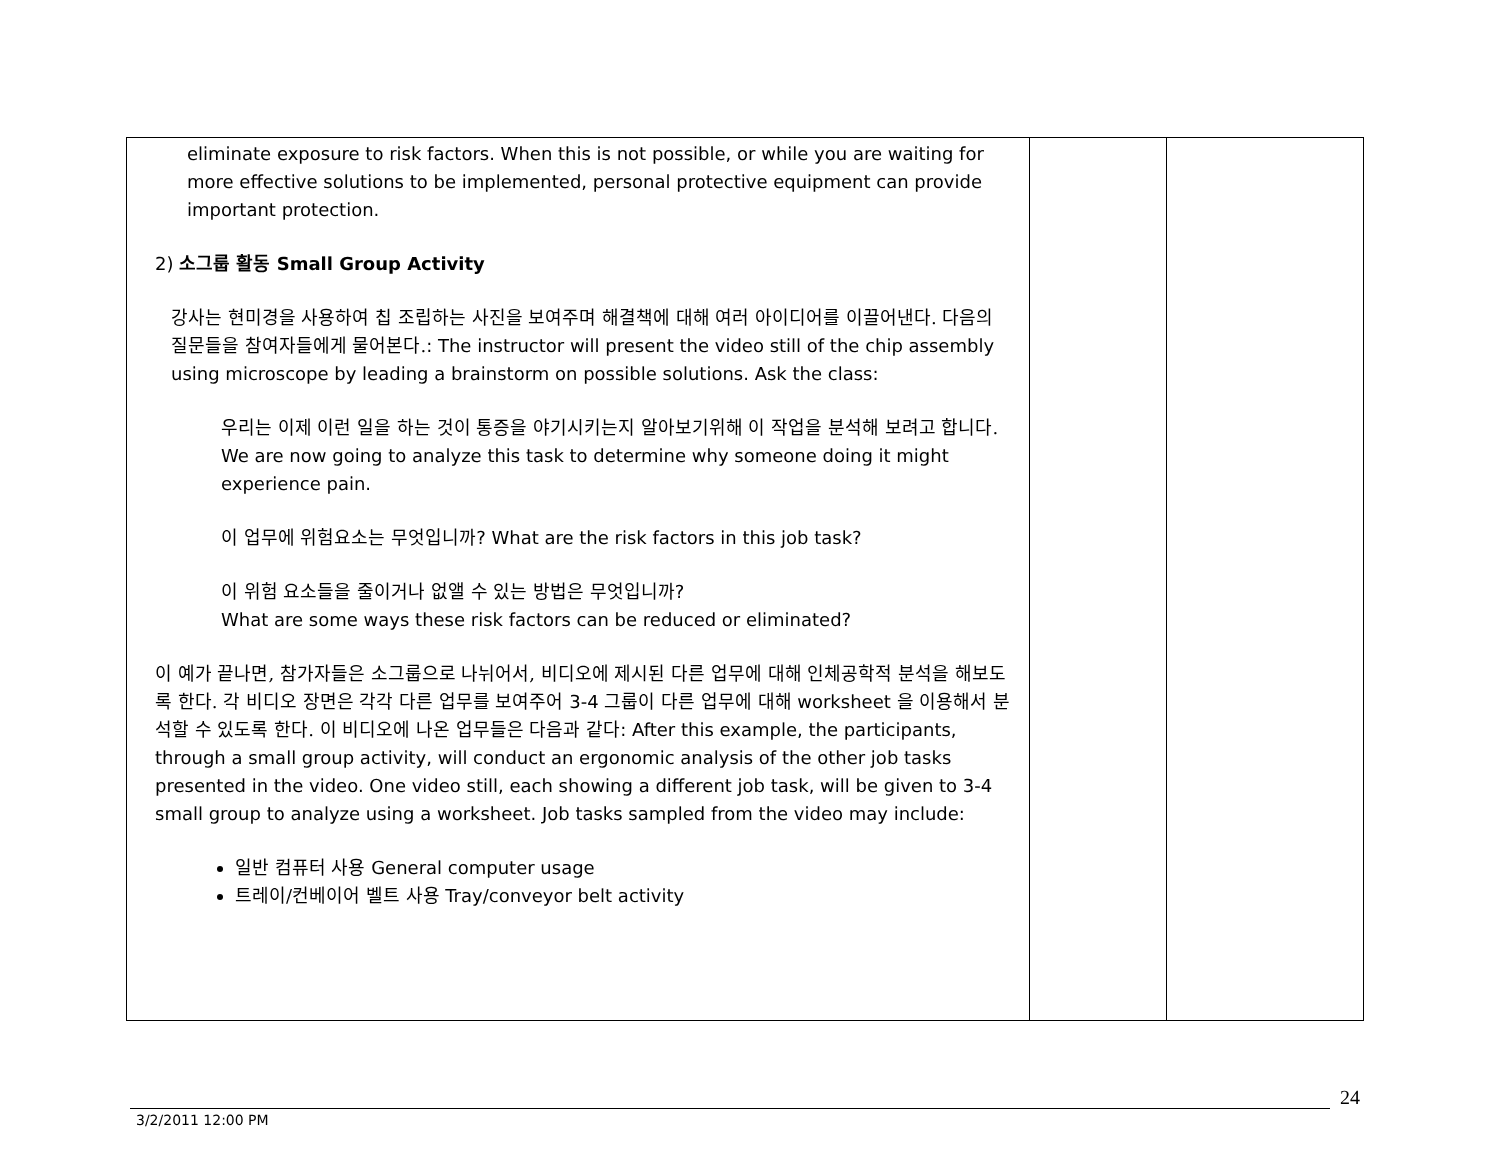| eliminate exposure to risk factors. When this is not possible, or while you are waiting for more effective solutions to be implemented, personal protective equipment can provide important protection. 2) 소그룹 활동 Small Group Activity 강사는 현미경을 사용하여 칩 조립하는 사진을 보여주며 해결책에 대해 여러 아이디어를 이끌어낸다. 다음의 질문들을 참여자들에게 물어본다. : The instructor will present the video still of the chip assembly using microscope by leading a brainstorm on possible solutions. Ask the class: 우리는 이제 이런 일을 하는 것이 통증을 야기시키는지 알아보기위해 이 작업을 분석해 보려고 합니다. We are now going to analyze this task to determine why someone doing it might experience pain. 이 업무에 위험요소는 무엇입니까 ? What are the risk factors in this job task? 이 위험 요소들을 줄이거나 없앨 수 있는 방법은 무엇입니까 ? What are some ways these risk factors can be reduced or eliminated? 이 예가 끝나면, 참가자들은 소그룹으로 나뉘어서, 비디오에 제시된 다른 업무에 대해 인체공학적 분석을 해보도록 한다. 각 비디오 장면은 각각 다른 업무를 보여주어 3-4 그룹이 다른 업무에 대해 worksheet 을 이용해서 분석할 수 있도록 한다. 이 비디오에 나온 업무들은 다음과 같다 : After this example, the participants, through a small group activity, will conduct an ergonomic analysis of the other job tasks presented in the video. One video still, each showing a different job task, will be given to 3-4 small group to analyze using a worksheet. Job tasks sampled from the video may include: 일반 컴퓨터 사용 General computer usage 트레이/컨베이어 벨트 사용 Tray/conveyor belt activity | | |
24
3/2/2011 12:00 PM